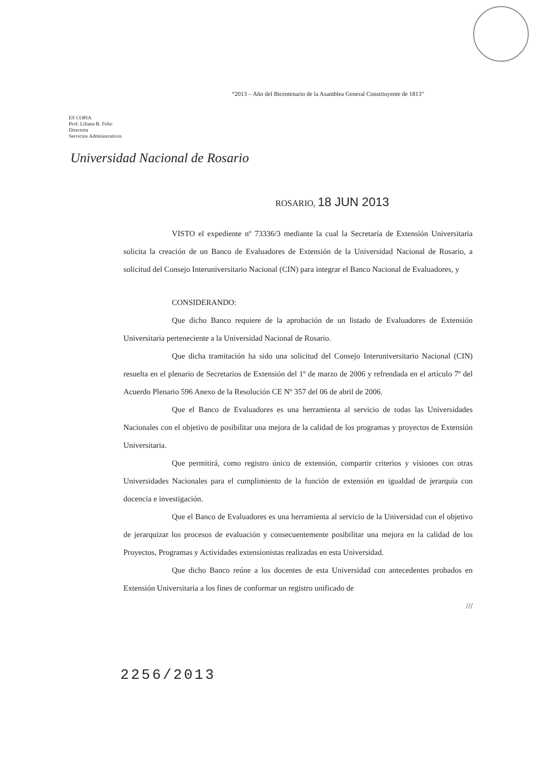“2013 – Año del Bicentenario de la Asamblea General Constituyente de 1813”
ES COPIA
Prof. Liliana B. Felio
Directora
Servicios Administrativos
Universidad Nacional de Rosario
ROSARIO, 18 JUN 2013
VISTO el expediente nº 73336/3 mediante la cual la Secretaría de Extensión Universitaria solicita la creación de un Banco de Evaluadores de Extensión de la Universidad Nacional de Rosario, a solicitud del Consejo Interuniversitario Nacional (CIN) para integrar el Banco Nacional de Evaluadores, y
CONSIDERANDO:
Que dicho Banco requiere de la aprobación de un listado de Evaluadores de Extensión Universitaria perteneciente a la Universidad Nacional de Rosario.
Que dicha tramitación ha sido una solicitud del Consejo Interuniversitario Nacional (CIN) resuelta en el plenario de Secretarios de Extensión del 1º de marzo de 2006 y refrendada en el artículo 7º del Acuerdo Plenario 596 Anexo de la Resolución CE Nº 357 del 06 de abril de 2006.
Que el Banco de Evaluadores es una herramienta al servicio de todas las Universidades Nacionales con el objetivo de posibilitar una mejora de la calidad de los programas y proyectos de Extensión Universitaria.
Que permitirá, como registro único de extensión, compartir criterios y visiones con otras Universidades Nacionales para el cumplimiento de la función de extensión en igualdad de jerarquía con docencia e investigación.
Que el Banco de Evaluadores es una herramienta al servicio de la Universidad con el objetivo de jerarquizar los procesos de evaluación y consecuentemente posibilitar una mejora en la calidad de los Proyectos, Programas y Actividades extensionistas realizadas en esta Universidad.
Que dicho Banco reúne a los docentes de esta Universidad con antecedentes probados en Extensión Universitaria a los fines de conformar un registro unificado de
///
2256/2013